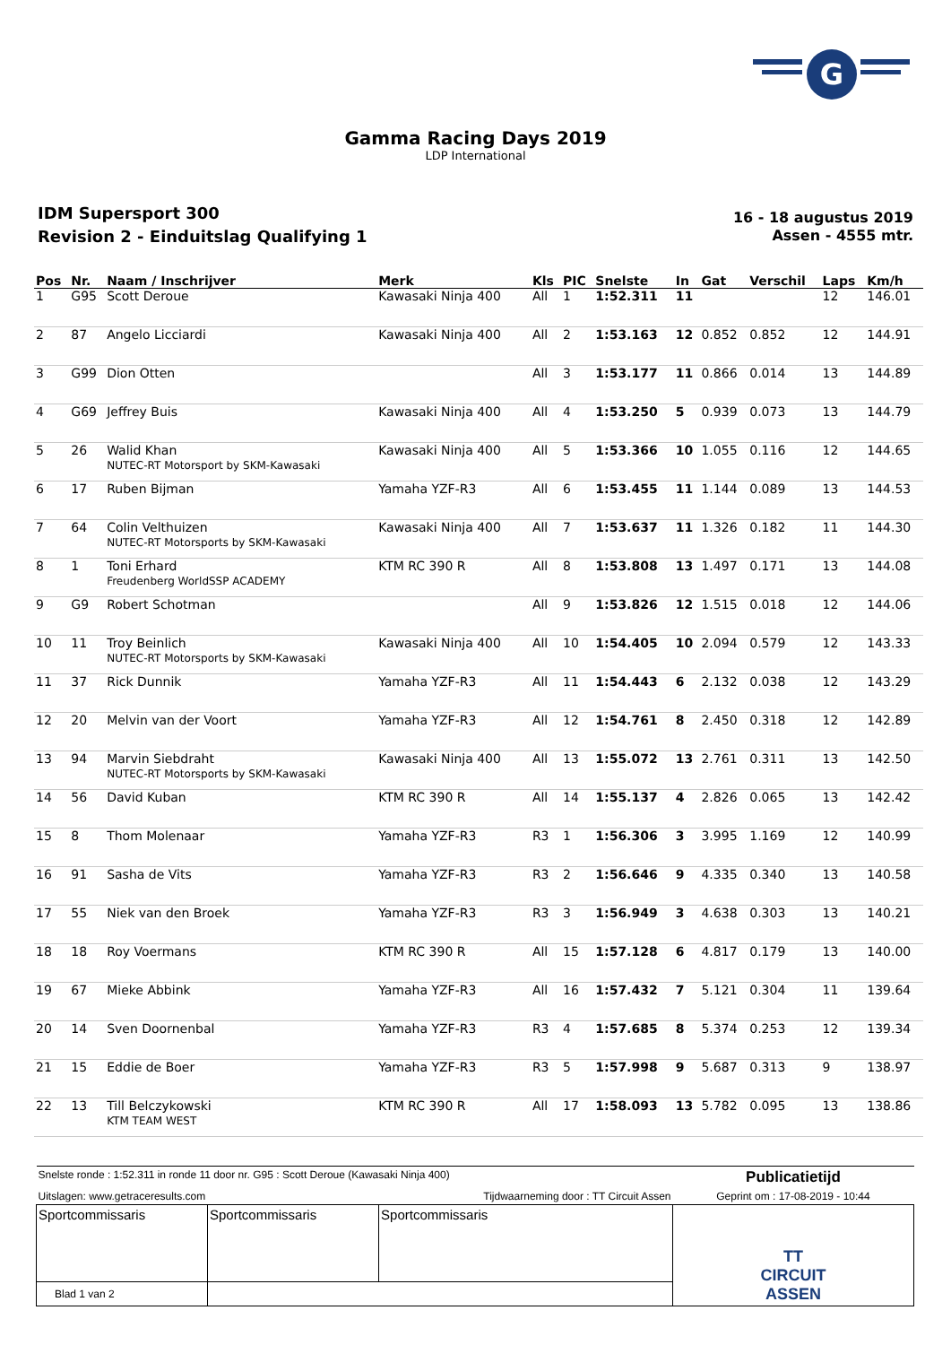G
Gamma Racing Days 2019
LDP International
IDM Supersport 300
Revision 2 - Einduitslag Qualifying 1
16 - 18 augustus 2019
Assen - 4555 mtr.
| Pos | Nr. | Naam / Inschrijver | Merk | Kls | PIC | Snelste | In | Gat | Verschil | Laps | Km/h |
| --- | --- | --- | --- | --- | --- | --- | --- | --- | --- | --- | --- |
| 1 | G95 | Scott Deroue | Kawasaki Ninja 400 | All | 1 | 1:52.311 | 11 | | | 12 | 146.01 |
| 2 | 87 | Angelo Licciardi | Kawasaki Ninja 400 | All | 2 | 1:53.163 | 12 | 0.852 | 0.852 | 12 | 144.91 |
| 3 | G99 | Dion Otten | | All | 3 | 1:53.177 | 11 | 0.866 | 0.014 | 13 | 144.89 |
| 4 | G69 | Jeffrey Buis | Kawasaki Ninja 400 | All | 4 | 1:53.250 | 5 | 0.939 | 0.073 | 13 | 144.79 |
| 5 | 26 | Walid Khan NUTEC-RT Motorsport by SKM-Kawasaki | Kawasaki Ninja 400 | All | 5 | 1:53.366 | 10 | 1.055 | 0.116 | 12 | 144.65 |
| 6 | 17 | Ruben Bijman | Yamaha YZF-R3 | All | 6 | 1:53.455 | 11 | 1.144 | 0.089 | 13 | 144.53 |
| 7 | 64 | Colin Velthuizen NUTEC-RT Motorsports by SKM-Kawasaki | Kawasaki Ninja 400 | All | 7 | 1:53.637 | 11 | 1.326 | 0.182 | 11 | 144.30 |
| 8 | 1 | Toni Erhard Freudenberg WorldSSP ACADEMY | KTM RC 390 R | All | 8 | 1:53.808 | 13 | 1.497 | 0.171 | 13 | 144.08 |
| 9 | G9 | Robert Schotman | | All | 9 | 1:53.826 | 12 | 1.515 | 0.018 | 12 | 144.06 |
| 10 | 11 | Troy Beinlich NUTEC-RT Motorsports by SKM-Kawasaki | Kawasaki Ninja 400 | All | 10 | 1:54.405 | 10 | 2.094 | 0.579 | 12 | 143.33 |
| 11 | 37 | Rick Dunnik | Yamaha YZF-R3 | All | 11 | 1:54.443 | 6 | 2.132 | 0.038 | 12 | 143.29 |
| 12 | 20 | Melvin van der Voort | Yamaha YZF-R3 | All | 12 | 1:54.761 | 8 | 2.450 | 0.318 | 12 | 142.89 |
| 13 | 94 | Marvin Siebdraht NUTEC-RT Motorsports by SKM-Kawasaki | Kawasaki Ninja 400 | All | 13 | 1:55.072 | 13 | 2.761 | 0.311 | 13 | 142.50 |
| 14 | 56 | David Kuban | KTM RC 390 R | All | 14 | 1:55.137 | 4 | 2.826 | 0.065 | 13 | 142.42 |
| 15 | 8 | Thom Molenaar | Yamaha YZF-R3 | R3 | 1 | 1:56.306 | 3 | 3.995 | 1.169 | 12 | 140.99 |
| 16 | 91 | Sasha de Vits | Yamaha YZF-R3 | R3 | 2 | 1:56.646 | 9 | 4.335 | 0.340 | 13 | 140.58 |
| 17 | 55 | Niek van den Broek | Yamaha YZF-R3 | R3 | 3 | 1:56.949 | 3 | 4.638 | 0.303 | 13 | 140.21 |
| 18 | 18 | Roy Voermans | KTM RC 390 R | All | 15 | 1:57.128 | 6 | 4.817 | 0.179 | 13 | 140.00 |
| 19 | 67 | Mieke Abbink | Yamaha YZF-R3 | All | 16 | 1:57.432 | 7 | 5.121 | 0.304 | 11 | 139.64 |
| 20 | 14 | Sven Doornenbal | Yamaha YZF-R3 | R3 | 4 | 1:57.685 | 8 | 5.374 | 0.253 | 12 | 139.34 |
| 21 | 15 | Eddie de Boer | Yamaha YZF-R3 | R3 | 5 | 1:57.998 | 9 | 5.687 | 0.313 | 9 | 138.97 |
| 22 | 13 | Till Belczykowski KTM TEAM WEST | KTM RC 390 R | All | 17 | 1:58.093 | 13 | 5.782 | 0.095 | 13 | 138.86 |
| Snelste ronde : 1:52.311 in ronde 11 door nr. G95 : Scott Deroue (Kawasaki Ninja 400) | | | Publicatietijd |
| Uitslagen: www.getraceresults.com | | Tijdwaarneming door : TT Circuit Assen | Geprint om : 17-08-2019 - 10:44 |
| Sportcommissaris | Sportcommissaris | Sportcommissaris | TT CIRCUIT ASSEN |
| Blad 1 van 2 | | | |